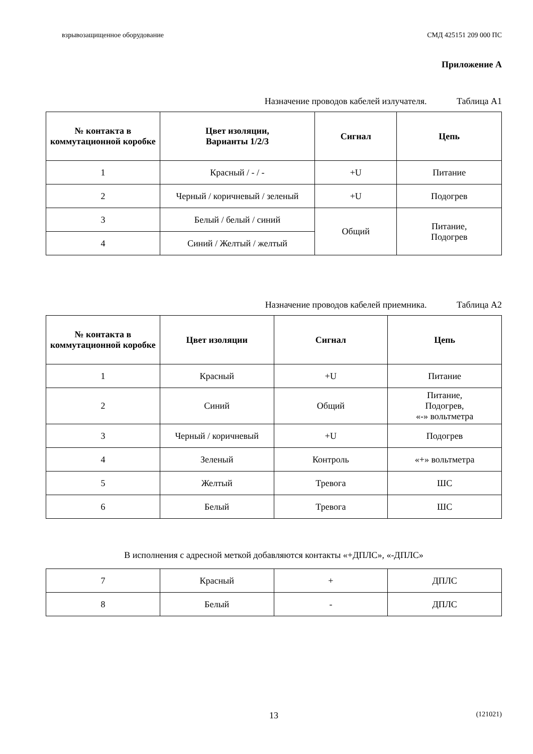взрывозащищенное оборудование СМД 425151 209 000 ПС
Приложение А
Назначение проводов кабелей излучателя. Таблица А1
| № контакта в коммутационной коробке | Цвет изоляции, Варианты 1/2/3 | Сигнал | Цепь |
| --- | --- | --- | --- |
| 1 | Красный / - / - | +U | Питание |
| 2 | Черный / коричневый / зеленый | +U | Подогрев |
| 3 | Белый / белый / синий | Общий | Питание, Подогрев |
| 4 | Синий / Желтый / желтый | | |
Назначение проводов кабелей приемника. Таблица А2
| № контакта в коммутационной коробке | Цвет изоляции | Сигнал | Цепь |
| --- | --- | --- | --- |
| 1 | Красный | +U | Питание |
| 2 | Синий | Общий | Питание, Подогрев, «-» вольтметра |
| 3 | Черный / коричневый | +U | Подогрев |
| 4 | Зеленый | Контроль | «+» вольтметра |
| 5 | Желтый | Тревога | ШС |
| 6 | Белый | Тревога | ШС |
В исполнения с адресной меткой добавляются контакты «+ДПЛС», «-ДПЛС»
| 7 | Красный | + | ДПЛС |
| 8 | Белый | - | ДПЛС |
13 (121021)